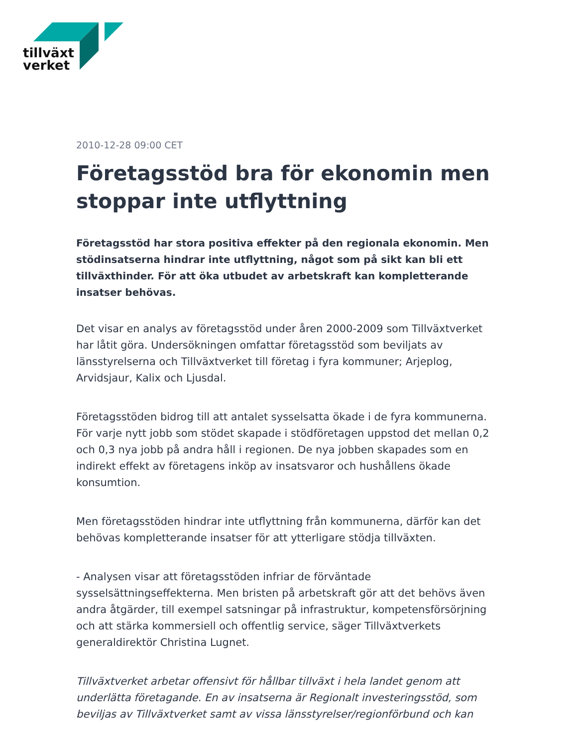tillväxt
verket
2010-12-28 09:00 CET
Företagsstöd bra för ekonomin men stoppar inte utflyttning
Företagsstöd har stora positiva effekter på den regionala ekonomin. Men stödinsatserna hindrar inte utflyttning, något som på sikt kan bli ett tillväxthinder. För att öka utbudet av arbetskraft kan kompletterande insatser behövas.
Det visar en analys av företagsstöd under åren 2000-2009 som Tillväxtverket har låtit göra. Undersökningen omfattar företagsstöd som beviljats av länsstyrelserna och Tillväxtverket till företag i fyra kommuner; Arjeplog, Arvidsjaur, Kalix och Ljusdal.
Företagsstöden bidrog till att antalet sysselsatta ökade i de fyra kommunerna. För varje nytt jobb som stödet skapade i stödföretagen uppstod det mellan 0,2 och 0,3 nya jobb på andra håll i regionen. De nya jobben skapades som en indirekt effekt av företagens inköp av insatsvaror och hushållens ökade konsumtion.
Men företagsstöden hindrar inte utflyttning från kommunerna, därför kan det behövas kompletterande insatser för att ytterligare stödja tillväxten.
- Analysen visar att företagsstöden infriar de förväntade sysselsättningseffekterna. Men bristen på arbetskraft gör att det behövs även andra åtgärder, till exempel satsningar på infrastruktur, kompetensförsörjning och att stärka kommersiell och offentlig service, säger Tillväxtverkets generaldirektör Christina Lugnet.
Tillväxtverket arbetar offensivt för hållbar tillväxt i hela landet genom att underlätta företagande. En av insatserna är Regionalt investeringsstöd, som beviljas av Tillväxtverket samt av vissa länsstyrelser/regionförbund och kan